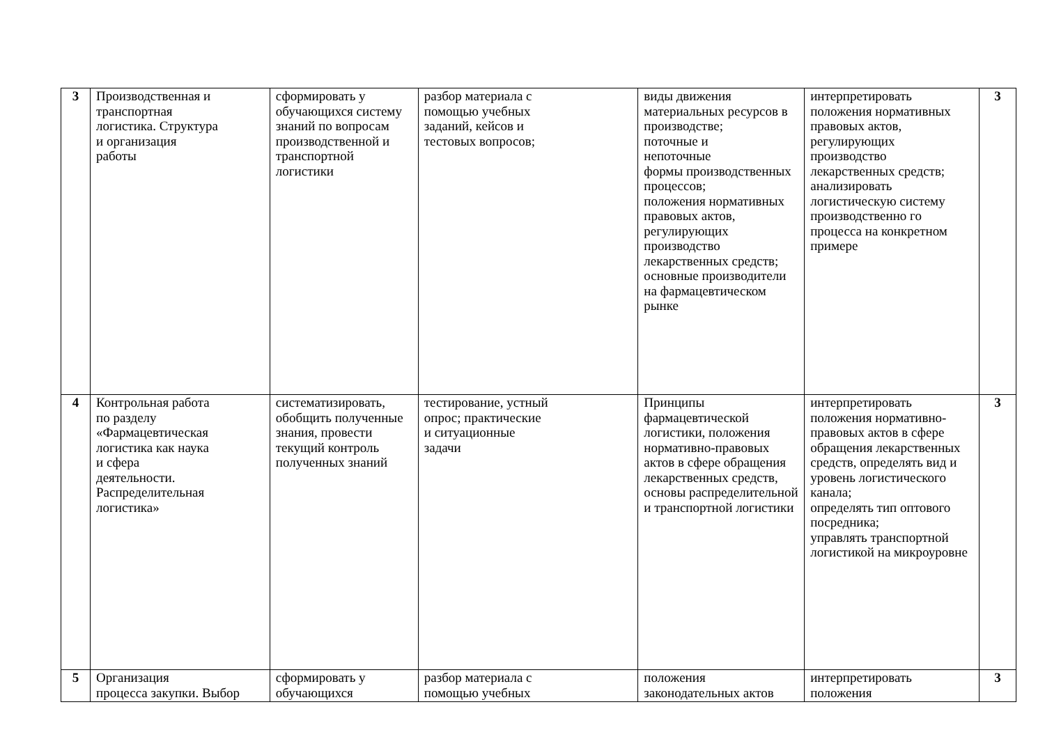| 3 | Производственная и транспортная логистика. Структура и организация работы | сформировать у обучающихся систему знаний по вопросам производственной и транспортной логистики | разбор материала с помощью учебных заданий, кейсов и тестовых вопросов; | виды движения материальных ресурсов в производстве; поточные и непоточные формы производственных процессов; положения нормативных правовых актов, регулирующих производство лекарственных средств; основные производители на фармацевтическом рынке | интерпретировать положения нормативных правовых актов, регулирующих производство лекарственных средств; анализировать логистическую систему производственно го процесса на конкретном примере | 3 |
| 4 | Контрольная работа по разделу «Фармацевтическая логистика как наука и сфера деятельности. Распределительная логистика» | систематизировать, обобщить полученные знания, провести текущий контроль полученных знаний | тестирование, устный опрос; практические и ситуационные задачи | Принципы фармацевтической логистики, положения нормативно-правовых актов в сфере обращения лекарственных средств, основы распределительной и транспортной логистики | интерпретировать положения нормативно-правовых актов в сфере обращения лекарственных средств, определять вид и уровень логистического канала; определять тип оптового посредника; управлять транспортной логистикой на микроуровне | 3 |
| 5 | Организация процесса закупки. Выбор | сформировать у обучающихся | разбор материала с помощью учебных | положения законодательных актов | интерпретировать положения | 3 |